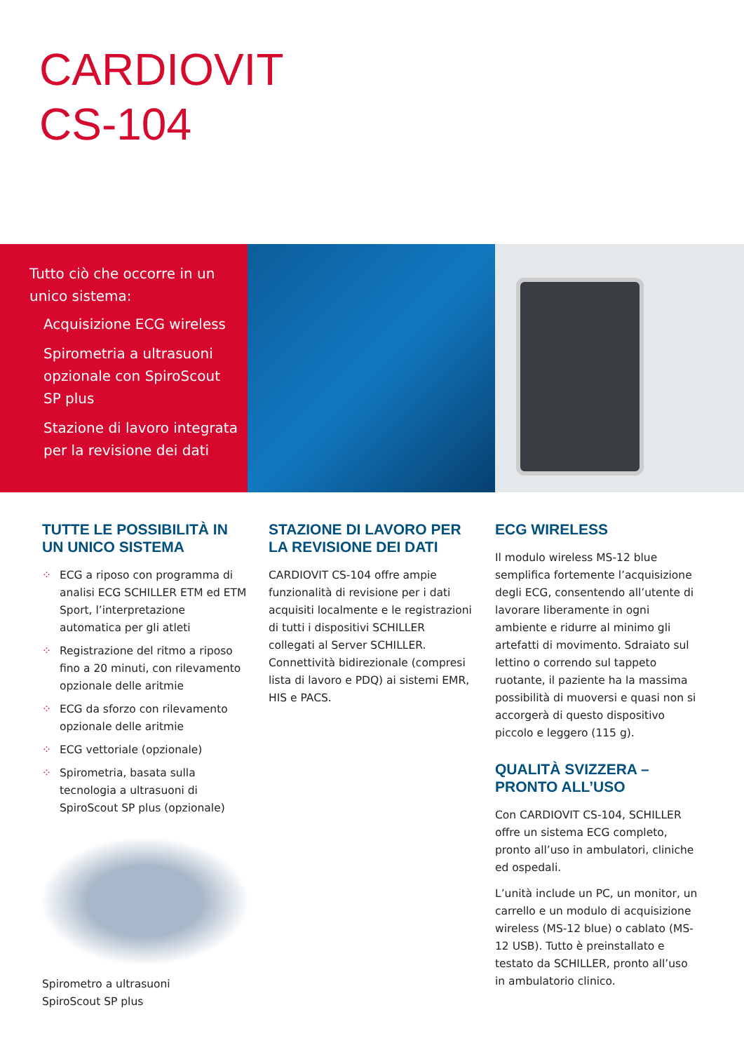CARDIOVIT
CS-104
Tutto ciò che occorre in un unico sistema:
Acquisizione ECG wireless
Spirometria a ultrasuoni opzionale con SpiroScout SP plus
Stazione di lavoro integrata per la revisione dei dati
TUTTE LE POSSIBILITÀ IN UN UNICO SISTEMA
⁘ ECG a riposo con programma di analisi ECG SCHILLER ETM ed ETM Sport, l’interpretazione automatica per gli atleti
⁘ Registrazione del ritmo a riposo fino a 20 minuti, con rilevamento opzio­nale delle aritmie
⁘ ECG da sforzo con rilevamento opzionale delle aritmie
⁘ ECG vettoriale (opzionale)
⁘ Spirometria, basata sulla tecnologia a ultrasuoni di SpiroScout SP plus (opzionale)
Spirometro a ultrasuoni
SpiroScout SP plus
STAZIONE DI LAVORO PER LA REVISIONE DEI DATI
CARDIOVIT CS-104 offre ampie funzio­nalità di revisione per i dati acquisiti localmente e le registrazioni di tutti i dispositivi SCHILLER collegati al Server SCHILLER. Connettività bidirezionale (compresi lista di lavoro e PDQ) ai siste­mi EMR, HIS e PACS.
ECG WIRELESS
Il modulo wireless MS-12 blue semplifica fortemente l’acquisizione degli ECG, consentendo all’utente di lavorare liberamente in ogni ambiente e ridurre al minimo gli artefatti di movimento. Sdraiato sul lettino o correndo sul tappeto ruotante, il paziente ha la massima possibilità di muoversi e quasi non si accorgerà di questo dispositivo piccolo e leggero (115 g).
QUALITÀ SVIZZERA – PRONTO ALL’USO
Con CARDIOVIT CS-104, SCHILLER offre un sistema ECG completo, pronto all’uso in ambulatori, cliniche ed ospedali.
L’unità include un PC, un monitor, un carrello e un modulo di acquisizione wireless (MS-12 blue) o cablato (MS-12 USB). Tutto è preinstallato e testato da SCHILLER, pronto all’uso in ambulatorio clinico.